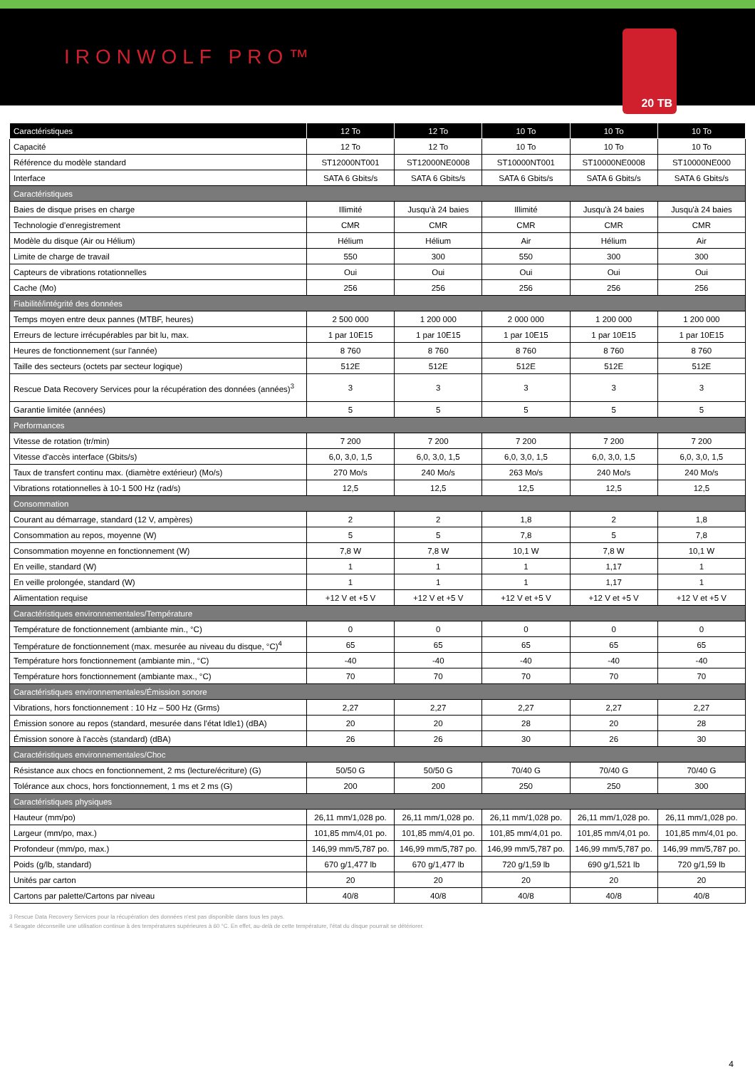IRONWOLF PRO™
20 TB
| Caractéristiques | 12 To | 12 To | 10 To | 10 To | 10 To |
| --- | --- | --- | --- | --- | --- |
| Capacité | 12 To | 12 To | 10 To | 10 To | 10 To |
| Référence du modèle standard | ST12000NT001 | ST12000NE0008 | ST10000NT001 | ST10000NE0008 | ST10000NE000 |
| Interface | SATA 6 Gbits/s | SATA 6 Gbits/s | SATA 6 Gbits/s | SATA 6 Gbits/s | SATA 6 Gbits/s |
| Caractéristiques | | | | | |
| Baies de disque prises en charge | Illimité | Jusqu'à 24 baies | Illimité | Jusqu'à 24 baies | Jusqu'à 24 baies |
| Technologie d'enregistrement | CMR | CMR | CMR | CMR | CMR |
| Modèle du disque (Air ou Hélium) | Hélium | Hélium | Air | Hélium | Air |
| Limite de charge de travail | 550 | 300 | 550 | 300 | 300 |
| Capteurs de vibrations rotationnelles | Oui | Oui | Oui | Oui | Oui |
| Cache (Mo) | 256 | 256 | 256 | 256 | 256 |
| Fiabilité/intégrité des données | | | | | |
| Temps moyen entre deux pannes (MTBF, heures) | 2 500 000 | 1 200 000 | 2 000 000 | 1 200 000 | 1 200 000 |
| Erreurs de lecture irrécupérables par bit lu, max. | 1 par 10E15 | 1 par 10E15 | 1 par 10E15 | 1 par 10E15 | 1 par 10E15 |
| Heures de fonctionnement (sur l'année) | 8 760 | 8 760 | 8 760 | 8 760 | 8 760 |
| Taille des secteurs (octets par secteur logique) | 512E | 512E | 512E | 512E | 512E |
| Rescue Data Recovery Services pour la récupération des données (années)<sup>3</sup> | 3 | 3 | 3 | 3 | 3 |
| Garantie limitée (années) | 5 | 5 | 5 | 5 | 5 |
| Performances | | | | | |
| Vitesse de rotation (tr/min) | 7 200 | 7 200 | 7 200 | 7 200 | 7 200 |
| Vitesse d'accès interface (Gbits/s) | 6,0, 3,0, 1,5 | 6,0, 3,0, 1,5 | 6,0, 3,0, 1,5 | 6,0, 3,0, 1,5 | 6,0, 3,0, 1,5 |
| Taux de transfert continu max. (diamètre extérieur) (Mo/s) | 270 Mo/s | 240 Mo/s | 263 Mo/s | 240 Mo/s | 240 Mo/s |
| Vibrations rotationnelles à 10-1 500 Hz (rad/s) | 12,5 | 12,5 | 12,5 | 12,5 | 12,5 |
| Consommation | | | | | |
| Courant au démarrage, standard (12 V, ampères) | 2 | 2 | 1,8 | 2 | 1,8 |
| Consommation au repos, moyenne (W) | 5 | 5 | 7,8 | 5 | 7,8 |
| Consommation moyenne en fonctionnement (W) | 7,8 W | 7,8 W | 10,1 W | 7,8 W | 10,1 W |
| En veille, standard (W) | 1 | 1 | 1 | 1,17 | 1 |
| En veille prolongée, standard (W) | 1 | 1 | 1 | 1,17 | 1 |
| Alimentation requise | +12 V et +5 V | +12 V et +5 V | +12 V et +5 V | +12 V et +5 V | +12 V et +5 V |
| Caractéristiques environnementales/Température | | | | | |
| Température de fonctionnement (ambiante min., °C) | 0 | 0 | 0 | 0 | 0 |
| Température de fonctionnement (max. mesurée au niveau du disque, °C)<sup>4</sup> | 65 | 65 | 65 | 65 | 65 |
| Température hors fonctionnement (ambiante min., °C) | -40 | -40 | -40 | -40 | -40 |
| Température hors fonctionnement (ambiante max., °C) | 70 | 70 | 70 | 70 | 70 |
| Caractéristiques environnementales/Émission sonore | | | | | |
| Vibrations, hors fonctionnement : 10 Hz – 500 Hz (Grms) | 2,27 | 2,27 | 2,27 | 2,27 | 2,27 |
| Émission sonore au repos (standard, mesurée dans l'état Idle1) (dBA) | 20 | 20 | 28 | 20 | 28 |
| Émission sonore à l'accès (standard) (dBA) | 26 | 26 | 30 | 26 | 30 |
| Caractéristiques environnementales/Choc | | | | | |
| Résistance aux chocs en fonctionnement, 2 ms (lecture/écriture) (G) | 50/50 G | 50/50 G | 70/40 G | 70/40 G | 70/40 G |
| Tolérance aux chocs, hors fonctionnement, 1 ms et 2 ms (G) | 200 | 200 | 250 | 250 | 300 |
| Caractéristiques physiques | | | | | |
| Hauteur (mm/po) | 26,11 mm/1,028 po. | 26,11 mm/1,028 po. | 26,11 mm/1,028 po. | 26,11 mm/1,028 po. | 26,11 mm/1,028 po. |
| Largeur (mm/po, max.) | 101,85 mm/4,01 po. | 101,85 mm/4,01 po. | 101,85 mm/4,01 po. | 101,85 mm/4,01 po. | 101,85 mm/4,01 po. |
| Profondeur (mm/po, max.) | 146,99 mm/5,787 po. | 146,99 mm/5,787 po. | 146,99 mm/5,787 po. | 146,99 mm/5,787 po. | 146,99 mm/5,787 po. |
| Poids (g/lb, standard) | 670 g/1,477 lb | 670 g/1,477 lb | 720 g/1,59 lb | 690 g/1,521 lb | 720 g/1,59 lb |
| Unités par carton | 20 | 20 | 20 | 20 | 20 |
| Cartons par palette/Cartons par niveau | 40/8 | 40/8 | 40/8 | 40/8 | 40/8 |
3 Rescue Data Recovery Services pour la récupération des données n'est pas disponible dans tous les pays.
4 Seagate déconseille une utilisation continue à des températures supérieures à 60 °C. En effet, au-delà de cette température, l'état du disque pourrait se détériorer.
4